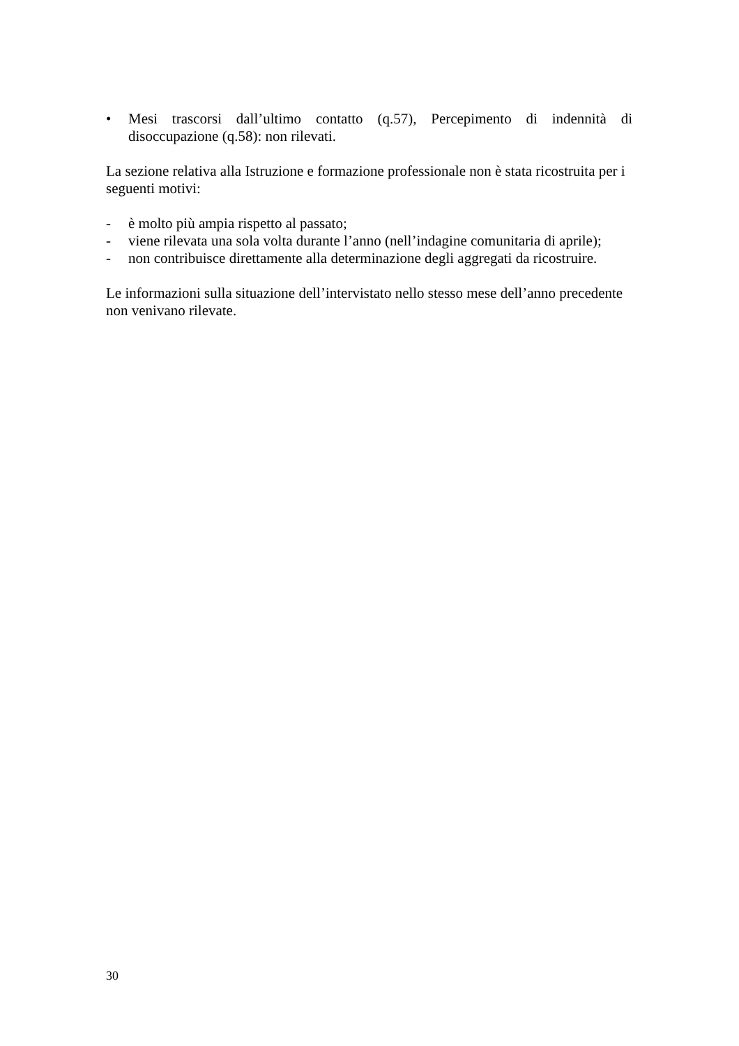• Mesi trascorsi dall’ultimo contatto (q.57), Percepimento di indennità di
disoccupazione (q.58): non rilevati.
La sezione relativa alla Istruzione e formazione professionale non è stata ricostruita per i seguenti motivi:
- è molto più ampia rispetto al passato;
- viene rilevata una sola volta durante l’anno (nell’indagine comunitaria di aprile);
- non contribuisce direttamente alla determinazione degli aggregati da ricostruire.
Le informazioni sulla situazione dell’intervistato nello stesso mese dell’anno precedente non venivano rilevate.
30